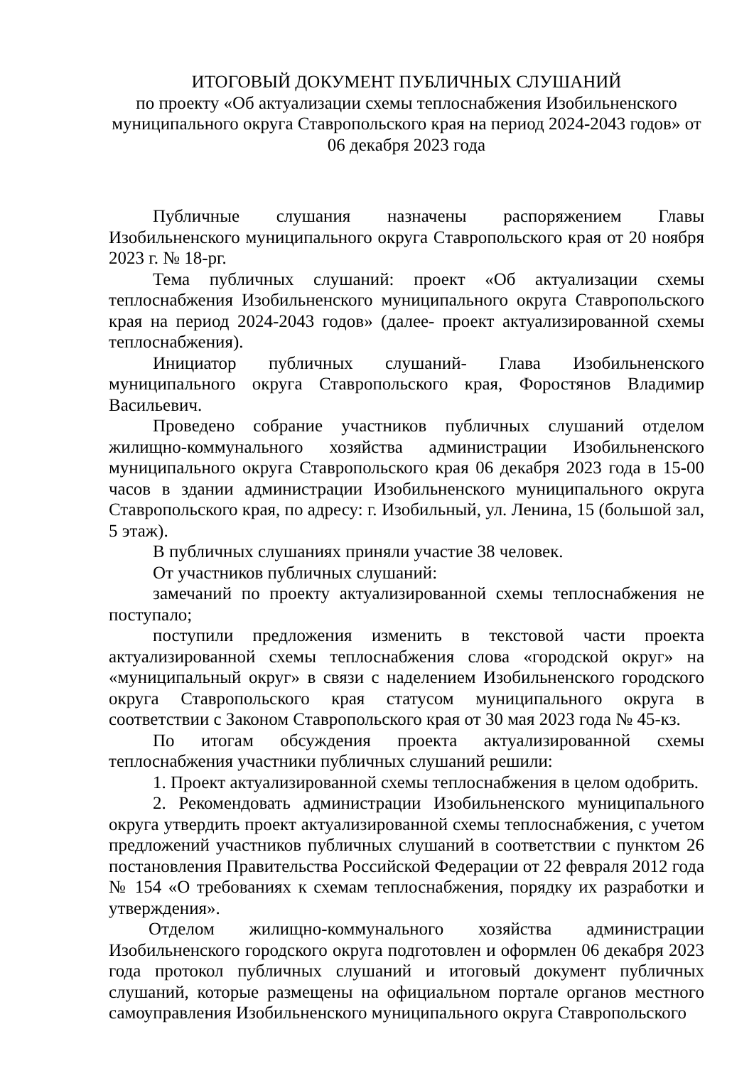ИТОГОВЫЙ ДОКУМЕНТ ПУБЛИЧНЫХ СЛУШАНИЙ
по проекту «Об актуализации схемы теплоснабжения Изобильненского муниципального округа Ставропольского края на период 2024-2043 годов» от 06 декабря 2023 года
Публичные слушания назначены распоряжением Главы Изобильненского муниципального округа Ставропольского края от 20 ноября 2023 г. № 18-рг.
Тема публичных слушаний: проект «Об актуализации схемы теплоснабжения Изобильненского муниципального округа Ставропольского края на период 2024-2043 годов» (далее- проект актуализированной схемы теплоснабжения).
Инициатор публичных слушаний- Глава Изобильненского муниципального округа Ставропольского края, Форостянов Владимир Васильевич.
Проведено собрание участников публичных слушаний отделом жилищно-коммунального хозяйства администрации Изобильненского муниципального округа Ставропольского края 06 декабря 2023 года в 15-00 часов в здании администрации Изобильненского муниципального округа Ставропольского края, по адресу: г. Изобильный, ул. Ленина, 15 (большой зал, 5 этаж).
В публичных слушаниях приняли участие 38 человек.
От участников публичных слушаний:
замечаний по проекту актуализированной схемы теплоснабжения не поступало;
поступили предложения изменить в текстовой части проекта актуализированной схемы теплоснабжения слова «городской округ» на «муниципальный округ» в связи с наделением Изобильненского городского округа Ставропольского края статусом муниципального округа в соответствии с Законом Ставропольского края от 30 мая 2023 года № 45-кз.
По итогам обсуждения проекта актуализированной схемы теплоснабжения участники публичных слушаний решили:
1. Проект актуализированной схемы теплоснабжения в целом одобрить.
2. Рекомендовать администрации Изобильненского муниципального округа утвердить проект актуализированной схемы теплоснабжения, с учетом предложений участников публичных слушаний в соответствии с пунктом 26 постановления Правительства Российской Федерации от 22 февраля 2012 года № 154 «О требованиях к схемам теплоснабжения, порядку их разработки и утверждения».
Отделом жилищно-коммунального хозяйства администрации Изобильненского городского округа подготовлен и оформлен 06 декабря 2023 года протокол публичных слушаний и итоговый документ публичных слушаний, которые размещены на официальном портале органов местного самоуправления Изобильненского муниципального округа Ставропольского